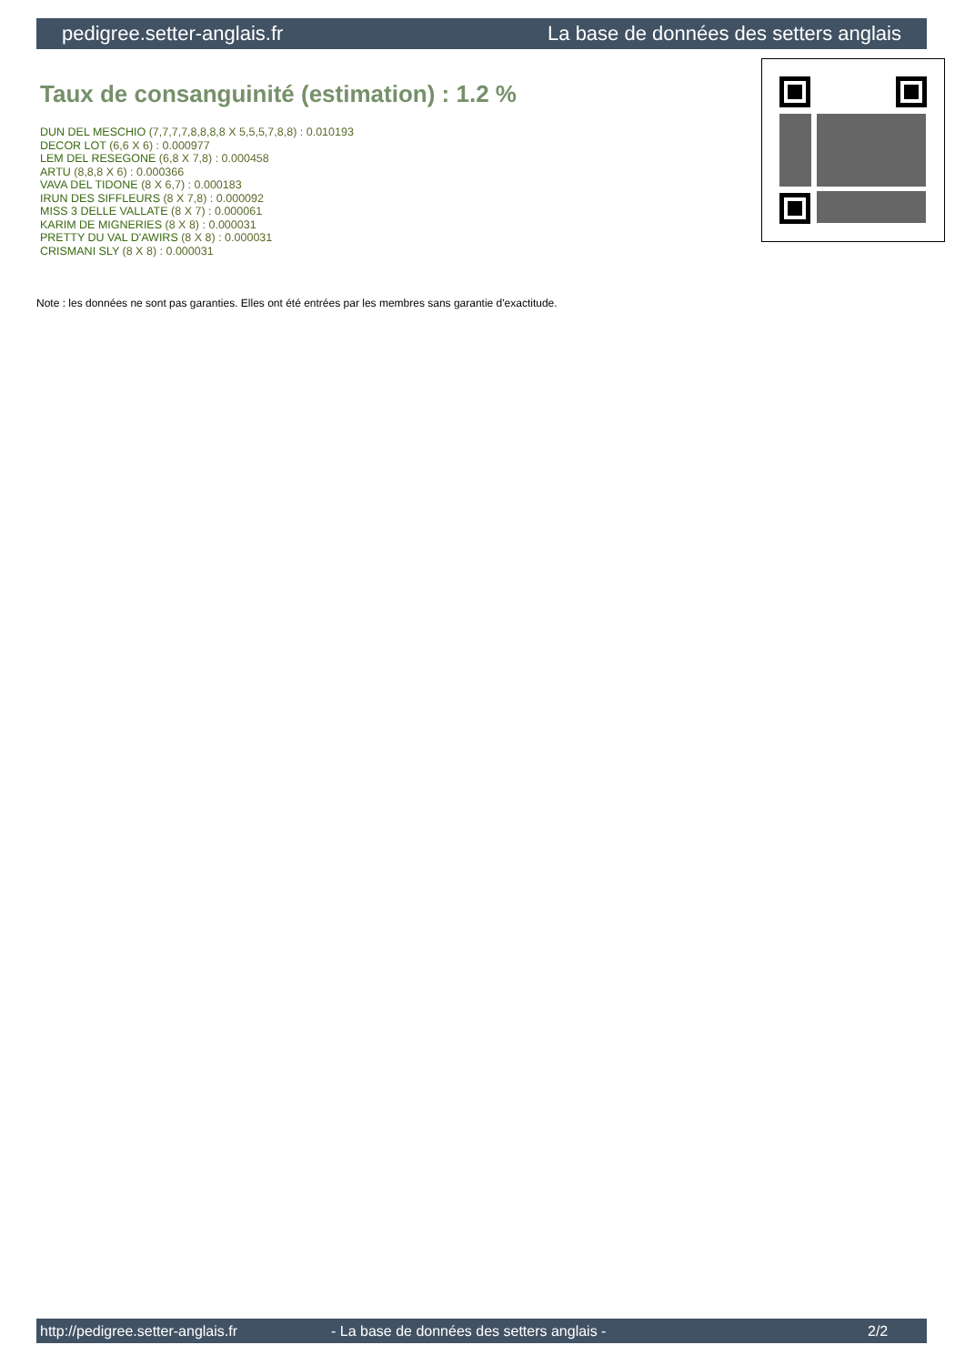pedigree.setter-anglais.fr La base de données des setters anglais
Taux de consanguinité (estimation) : 1.2 %
DUN DEL MESCHIO (7,7,7,7,8,8,8,8 X 5,5,5,7,8,8) : 0.010193
DECOR LOT (6,6 X 6) : 0.000977
LEM DEL RESEGONE (6,8 X 7,8) : 0.000458
ARTU (8,8,8 X 6) : 0.000366
VAVA DEL TIDONE (8 X 6,7) : 0.000183
IRUN DES SIFFLEURS (8 X 7,8) : 0.000092
MISS 3 DELLE VALLATE (8 X 7) : 0.000061
KARIM DE MIGNERIES (8 X 8) : 0.000031
PRETTY DU VAL D'AWIRS (8 X 8) : 0.000031
CRISMANI SLY (8 X 8) : 0.000031
Note : les données ne sont pas garanties. Elles ont été entrées par les membres sans garantie d'exactitude.
http://pedigree.setter-anglais.fr - La base de données des setters anglais - 2/2